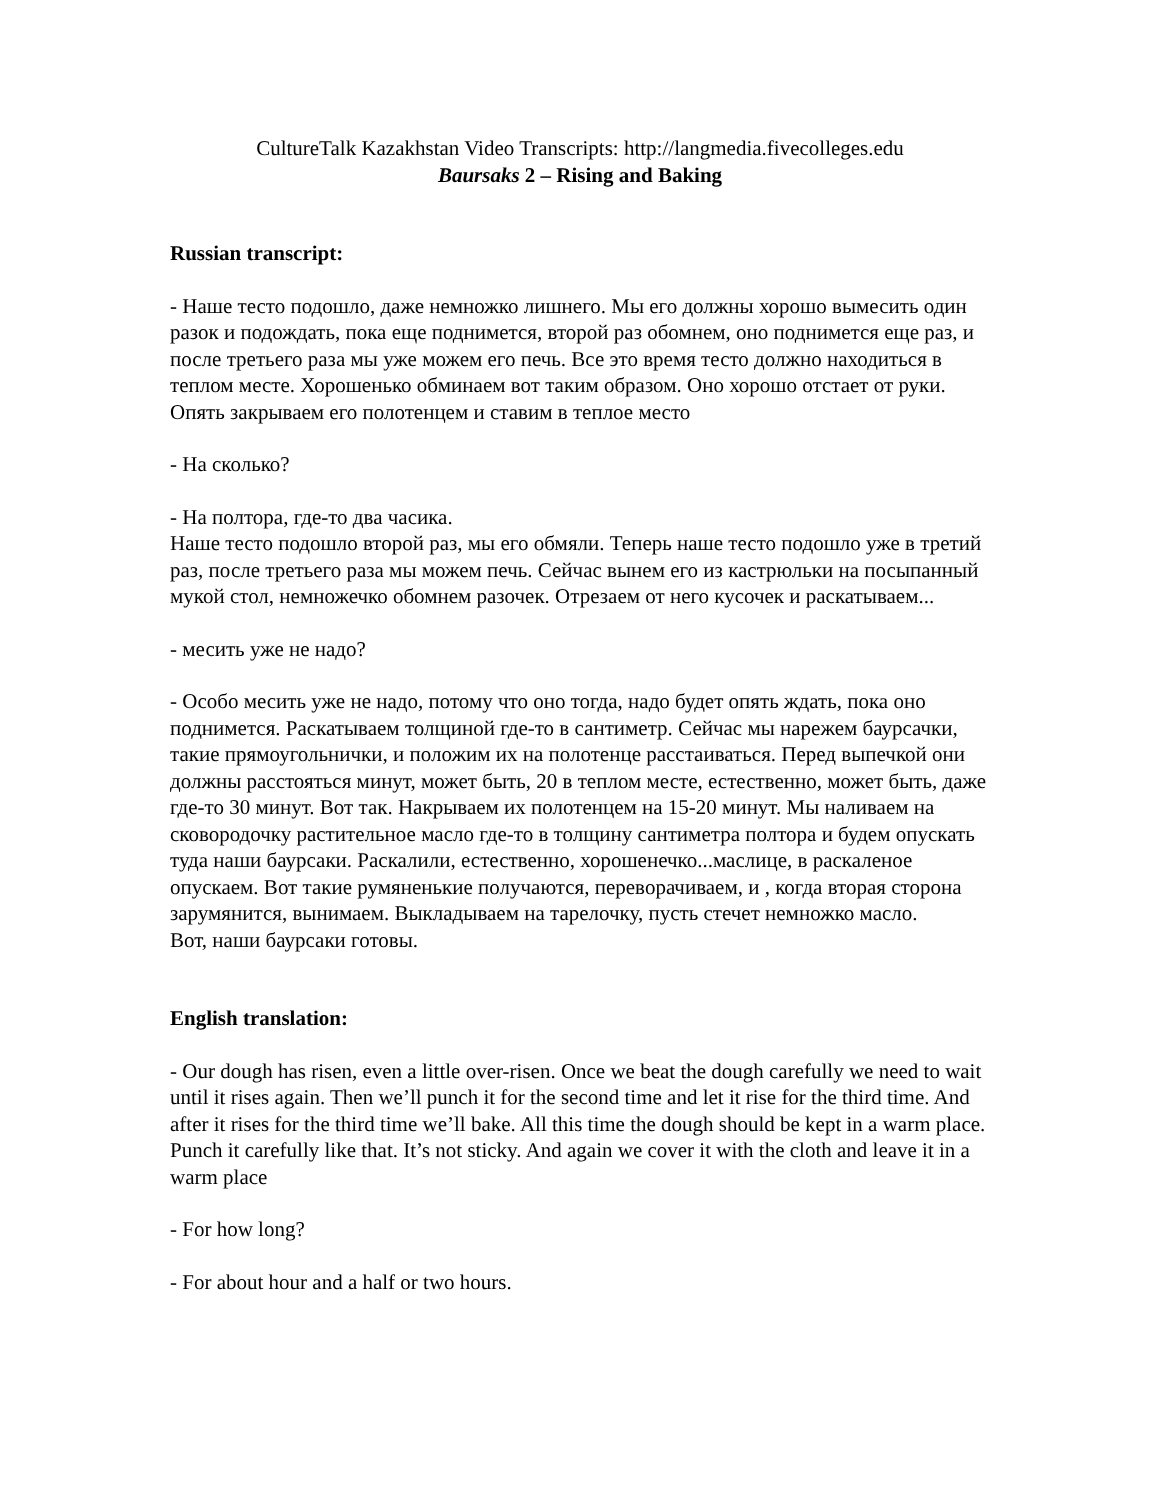CultureTalk Kazakhstan Video Transcripts: http://langmedia.fivecolleges.edu
Baursaks 2 – Rising and Baking
Russian transcript:
- Наше тесто подошло, даже немножко лишнего. Мы его должны хорошо вымесить один разок и подождать, пока еще поднимется, второй раз обомнем, оно поднимется еще раз, и после третьего раза мы уже можем его печь. Все это время тесто должно находиться в теплом месте. Хорошенько обминаем вот таким образом. Оно хорошо отстает от руки. Опять закрываем его полотенцем и ставим в теплое место
- На сколько?
- На полтора, где-то два часика.
Наше тесто подошло второй раз, мы его обмяли. Теперь наше тесто подошло уже в третий раз, после третьего раза мы можем печь. Сейчас вынем его из кастрюльки на посыпанный мукой стол, немножечко обомнем разочек. Отрезаем от него кусочек и раскатываем...
- месить уже не надо?
- Особо месить уже не надо, потому что оно тогда, надо будет опять ждать, пока оно поднимется. Раскатываем толщиной где-то в сантиметр. Сейчас мы нарежем баурсачки, такие прямоугольнички, и положим их на полотенце расстаиваться. Перед выпечкой они должны расстояться минут, может быть, 20 в теплом месте, естественно, может быть, даже где-то 30 минут. Вот так. Накрываем их полотенцем на 15-20 минут. Мы наливаем на сковородочку растительное масло где-то в толщину сантиметра полтора и будем опускать туда наши баурсаки. Раскалили, естественно, хорошенечко...маслице, в раскаленое опускаем. Вот такие румяненькие получаются, переворачиваем, и , когда вторая сторона зарумянится, вынимаем. Выкладываем на тарелочку, пусть стечет немножко масло.
Вот, наши баурсаки готовы.
English translation:
- Our dough has risen, even a little over-risen. Once we beat the dough carefully we need to wait until it rises again. Then we’ll punch it for the second time and let it rise for the third time. And after it rises for the third time we’ll bake. All this time the dough should be kept in a warm place. Punch it carefully like that. It’s not sticky. And again we cover it with the cloth and leave it in a warm place
- For how long?
- For about hour and a half or two hours.